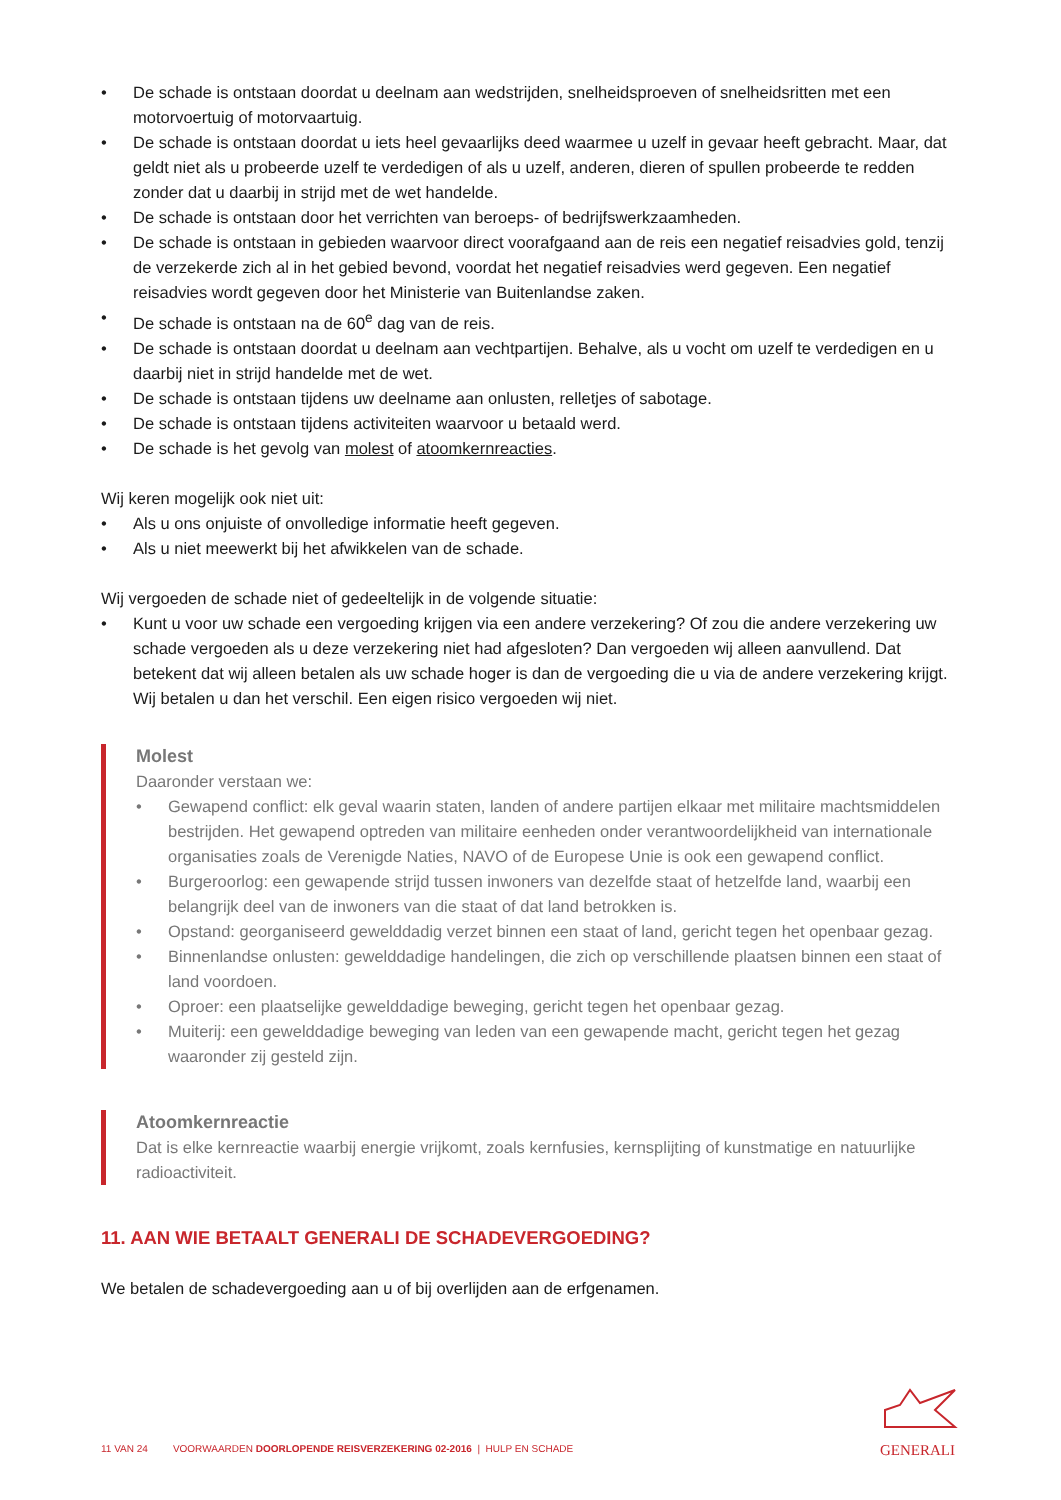• De schade is ontstaan doordat u deelnam aan wedstrijden, snelheidsproeven of snelheidsritten met een motorvoertuig of motorvaartuig.
• De schade is ontstaan doordat u iets heel gevaarlijks deed waarmee u uzelf in gevaar heeft gebracht. Maar, dat geldt niet als u probeerde uzelf te verdedigen of als u uzelf, anderen, dieren of spullen probeerde te redden zonder dat u daarbij in strijd met de wet handelde.
• De schade is ontstaan door het verrichten van beroeps- of bedrijfswerkzaamheden.
• De schade is ontstaan in gebieden waarvoor direct voorafgaand aan de reis een negatief reisadvies gold, tenzij de verzekerde zich al in het gebied bevond, voordat het negatief reisadvies werd gegeven. Een negatief reisadvies wordt gegeven door het Ministerie van Buitenlandse zaken.
• De schade is ontstaan na de 60<sup>e</sup> dag van de reis.
• De schade is ontstaan doordat u deelnam aan vechtpartijen. Behalve, als u vocht om uzelf te verdedigen en u daarbij niet in strijd handelde met de wet.
• De schade is ontstaan tijdens uw deelname aan onlusten, relletjes of sabotage.
• De schade is ontstaan tijdens activiteiten waarvoor u betaald werd.
• De schade is het gevolg van molest of atoomkernreacties.
Wij keren mogelijk ook niet uit:
• Als u ons onjuiste of onvolledige informatie heeft gegeven.
• Als u niet meewerkt bij het afwikkelen van de schade.
Wij vergoeden de schade niet of gedeeltelijk in de volgende situatie:
• Kunt u voor uw schade een vergoeding krijgen via een andere verzekering? Of zou die andere verzekering uw schade vergoeden als u deze verzekering niet had afgesloten? Dan vergoeden wij alleen aanvullend. Dat betekent dat wij alleen betalen als uw schade hoger is dan de vergoeding die u via de andere verzekering krijgt. Wij betalen u dan het verschil. Een eigen risico vergoeden wij niet.
Molest
Daaronder verstaan we:
• Gewapend conflict: elk geval waarin staten, landen of andere partijen elkaar met militaire machtsmiddelen bestrijden. Het gewapend optreden van militaire eenheden onder verantwoordelijkheid van internationale organisaties zoals de Verenigde Naties, NAVO of de Europese Unie is ook een gewapend conflict.
• Burgeroorlog: een gewapende strijd tussen inwoners van dezelfde staat of hetzelfde land, waarbij een belangrijk deel van de inwoners van die staat of dat land betrokken is.
• Opstand: georganiseerd gewelddadig verzet binnen een staat of land, gericht tegen het openbaar gezag.
• Binnenlandse onlusten: gewelddadige handelingen, die zich op verschillende plaatsen binnen een staat of land voordoen.
• Oproer: een plaatselijke gewelddadige beweging, gericht tegen het openbaar gezag.
• Muiterij: een gewelddadige beweging van leden van een gewapende macht, gericht tegen het gezag waaronder zij gesteld zijn.
Atoomkernreactie
Dat is elke kernreactie waarbij energie vrijkomt, zoals kernfusies, kernsplijting of kunstmatige en natuurlijke radioactiviteit.
11. AAN WIE BETAALT GENERALI DE SCHADEVERGOEDING?
We betalen de schadevergoeding aan u of bij overlijden aan de erfgenamen.
11 VAN 24 VOORWAARDEN DOORLOPENDE REISVERZEKERING 02-2016 | HULP EN SCHADE
GENERALI